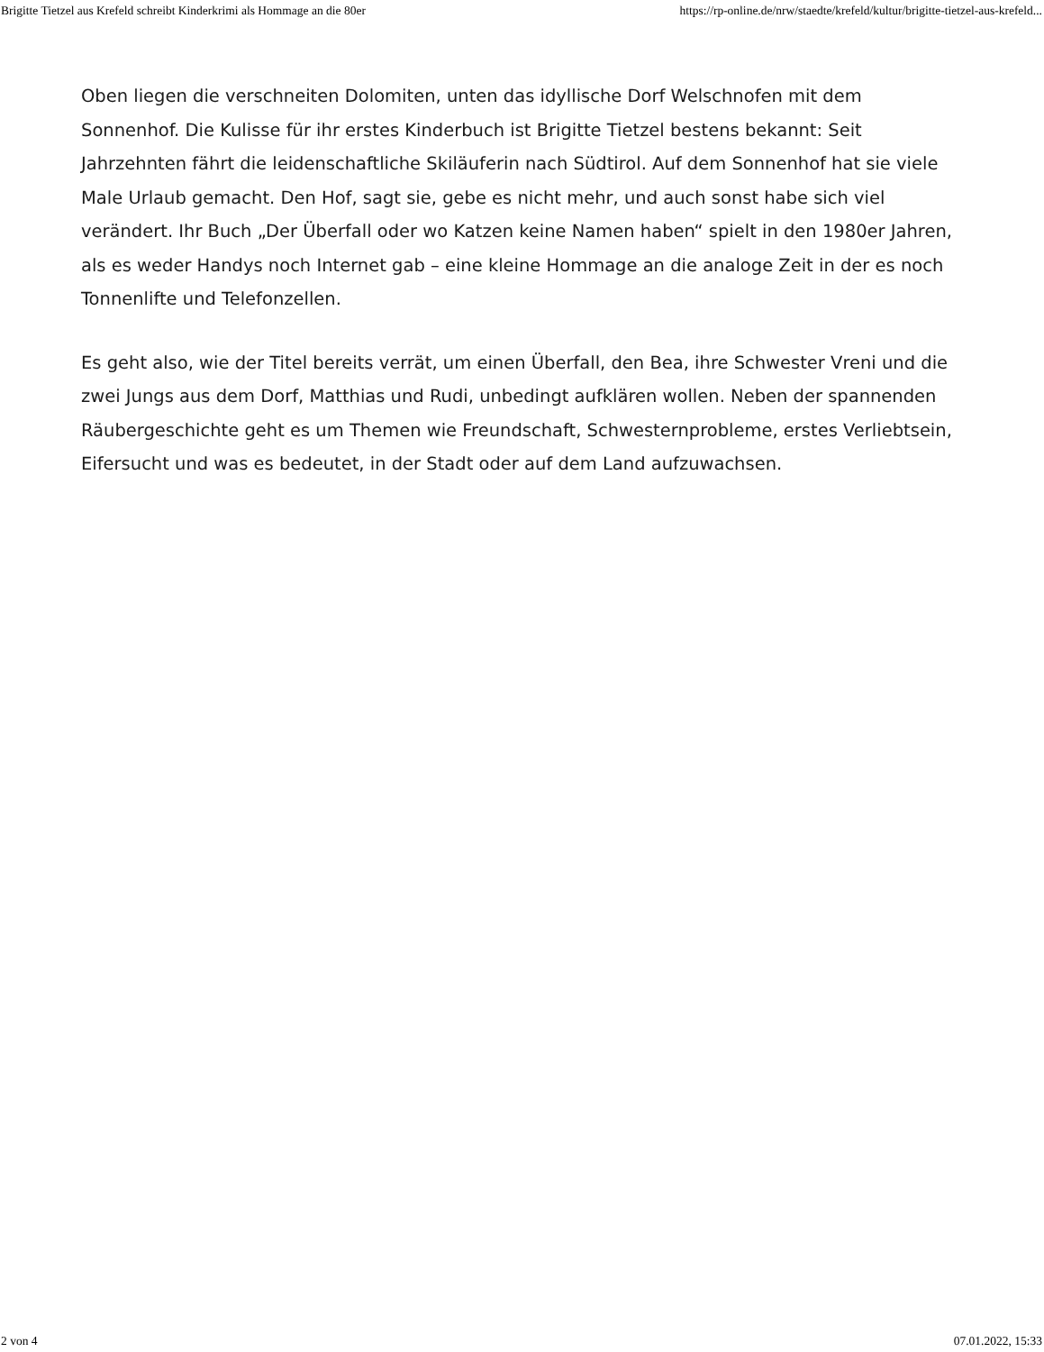Brigitte Tietzel aus Krefeld schreibt Kinderkrimi als Hommage an die 80er https://rp-online.de/nrw/staedte/krefeld/kultur/brigitte-tietzel-aus-krefeld...
Oben liegen die verschneiten Dolomiten, unten das idyllische Dorf Welschnofen mit dem Sonnenhof. Die Kulisse für ihr erstes Kinderbuch ist Brigitte Tietzel bestens bekannt: Seit Jahrzehnten fährt die leidenschaftliche Skiläuferin nach Südtirol. Auf dem Sonnenhof hat sie viele Male Urlaub gemacht. Den Hof, sagt sie, gebe es nicht mehr, und auch sonst habe sich viel verändert. Ihr Buch „Der Überfall oder wo Katzen keine Namen haben“ spielt in den 1980er Jahren, als es weder Handys noch Internet gab – eine kleine Hommage an die analoge Zeit in der es noch Tonnenlifte und Telefonzellen.
Es geht also, wie der Titel bereits verrät, um einen Überfall, den Bea, ihre Schwester Vreni und die zwei Jungs aus dem Dorf, Matthias und Rudi, unbedingt aufklären wollen. Neben der spannenden Räubergeschichte geht es um Themen wie Freundschaft, Schwesternprobleme, erstes Verliebtsein, Eifersucht und was es bedeutet, in der Stadt oder auf dem Land aufzuwachsen.
2 von 4 07.01.2022, 15:33